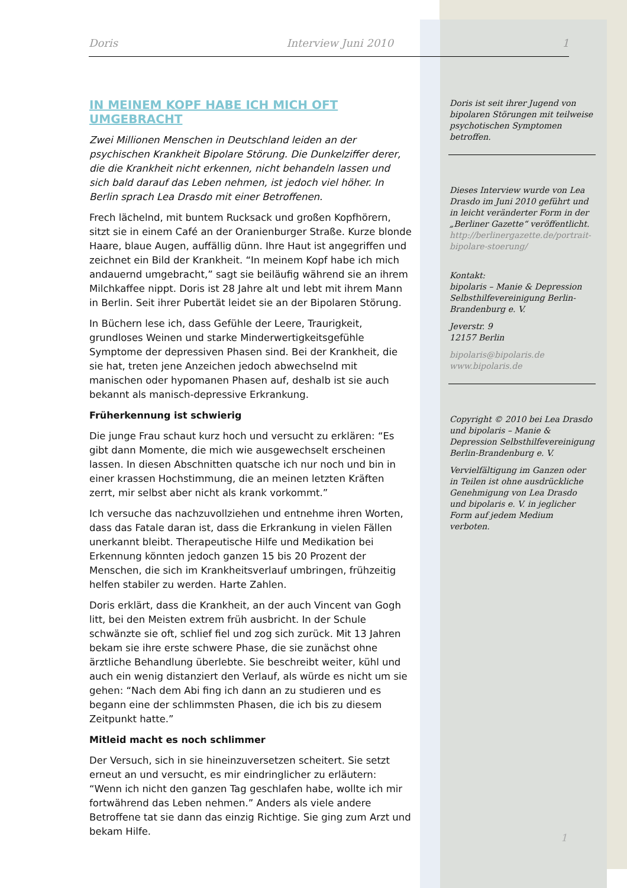Doris Interview Juni 2010 1
IN MEINEM KOPF HABE ICH MICH OFT UMGEBRACHT
Zwei Millionen Menschen in Deutschland leiden an der psychischen Krankheit Bipolare Störung. Die Dunkelziffer derer, die die Krankheit nicht erkennen, nicht behandeln lassen und sich bald darauf das Leben nehmen, ist jedoch viel höher. In Berlin sprach Lea Drasdo mit einer Betroffenen.
Frech lächelnd, mit buntem Rucksack und großen Kopfhörern, sitzt sie in einem Café an der Oranienburger Straße. Kurze blonde Haare, blaue Augen, auffällig dünn. Ihre Haut ist angegriffen und zeichnet ein Bild der Krankheit. “In meinem Kopf habe ich mich andauernd umgebracht,” sagt sie beiläufig während sie an ihrem Milchkaffee nippt. Doris ist 28 Jahre alt und lebt mit ihrem Mann in Berlin. Seit ihrer Pubertät leidet sie an der Bipolaren Störung.
In Büchern lese ich, dass Gefühle der Leere, Traurigkeit, grundloses Weinen und starke Minderwertigkeitsgefühle Symptome der depressiven Phasen sind. Bei der Krankheit, die sie hat, treten jene Anzeichen jedoch abwechselnd mit manischen oder hypomanen Phasen auf, deshalb ist sie auch bekannt als manisch-depressive Erkrankung.
Früherkennung ist schwierig
Die junge Frau schaut kurz hoch und versucht zu erklären: “Es gibt dann Momente, die mich wie ausgewechselt erscheinen lassen. In diesen Abschnitten quatsche ich nur noch und bin in einer krassen Hochstimmung, die an meinen letzten Kräften zerrt, mir selbst aber nicht als krank vorkommt.”
Ich versuche das nachzuvollziehen und entnehme ihren Worten, dass das Fatale daran ist, dass die Erkrankung in vielen Fällen unerkannt bleibt. Therapeutische Hilfe und Medikation bei Erkennung könnten jedoch ganzen 15 bis 20 Prozent der Menschen, die sich im Krankheitsverlauf umbringen, frühzeitig helfen stabiler zu werden. Harte Zahlen.
Doris erklärt, dass die Krankheit, an der auch Vincent van Gogh litt, bei den Meisten extrem früh ausbricht. In der Schule schwänzte sie oft, schlief fiel und zog sich zurück. Mit 13 Jahren bekam sie ihre erste schwere Phase, die sie zunächst ohne ärztliche Behandlung überlebte. Sie beschreibt weiter, kühl und auch ein wenig distanziert den Verlauf, als würde es nicht um sie gehen: “Nach dem Abi fing ich dann an zu studieren und es begann eine der schlimmsten Phasen, die ich bis zu diesem Zeitpunkt hatte.”
Mitleid macht es noch schlimmer
Der Versuch, sich in sie hineinzuversetzen scheitert. Sie setzt erneut an und versucht, es mir eindringlicher zu erläutern: “Wenn ich nicht den ganzen Tag geschlafen habe, wollte ich mir fortwährend das Leben nehmen.” Anders als viele andere Betroffene tat sie dann das einzig Richtige. Sie ging zum Arzt und bekam Hilfe.
Doris ist seit ihrer Jugend von bipolaren Störungen mit teilweise psychotischen Symptomen betroffen.
Dieses Interview wurde von Lea Drasdo im Juni 2010 geführt und in leicht veränderter Form in der „Berliner Gazette“ veröffentlicht. http://berlinergazette.de/portrait-bipolare-stoerung/
Kontakt:
bipolaris – Manie & Depression Selbsthilfevereinigung Berlin-Brandenburg e. V.
Jeverstr. 9
12157 Berlin
bipolaris@bipolaris.de
www.bipolaris.de
Copyright © 2010 bei Lea Drasdo und bipolaris – Manie & Depression Selbsthilfevereinigung Berlin-Brandenburg e. V.
Vervielfältigung im Ganzen oder in Teilen ist ohne ausdrückliche Genehmigung von Lea Drasdo und bipolaris e. V. in jeglicher Form auf jedem Medium verboten.
1